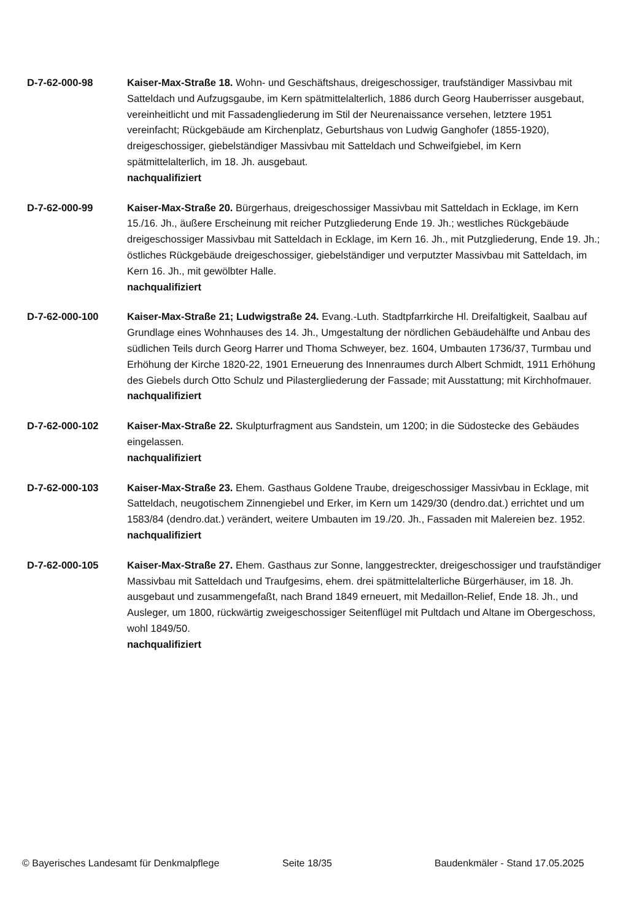D-7-62-000-98 Kaiser-Max-Straße 18. Wohn- und Geschäftshaus, dreigeschossiger, traufständiger Massivbau mit Satteldach und Aufzugsgaube, im Kern spätmittelalterlich, 1886 durch Georg Hauberrisser ausgebaut, vereinheitlicht und mit Fassadengliederung im Stil der Neurenaissance versehen, letztere 1951 vereinfacht; Rückgebäude am Kirchenplatz, Geburtshaus von Ludwig Ganghofer (1855-1920), dreigeschossiger, giebelständiger Massivbau mit Satteldach und Schweifgiebel, im Kern spätmittelalterlich, im 18. Jh. ausgebaut.
nachqualifiziert
D-7-62-000-99 Kaiser-Max-Straße 20. Bürgerhaus, dreigeschossiger Massivbau mit Satteldach in Ecklage, im Kern 15./16. Jh., äußere Erscheinung mit reicher Putzgliederung Ende 19. Jh.; westliches Rückgebäude dreigeschossiger Massivbau mit Satteldach in Ecklage, im Kern 16. Jh., mit Putzgliederung, Ende 19. Jh.; östliches Rückgebäude dreigeschossiger, giebelständiger und verputzter Massivbau mit Satteldach, im Kern 16. Jh., mit gewölbter Halle.
nachqualifiziert
D-7-62-000-100 Kaiser-Max-Straße 21; Ludwigstraße 24. Evang.-Luth. Stadtpfarrkirche Hl. Dreifaltigkeit, Saalbau auf Grundlage eines Wohnhauses des 14. Jh., Umgestaltung der nördlichen Gebäudehälfte und Anbau des südlichen Teils durch Georg Harrer und Thoma Schweyer, bez. 1604, Umbauten 1736/37, Turmbau und Erhöhung der Kirche 1820-22, 1901 Erneuerung des Innenraumes durch Albert Schmidt, 1911 Erhöhung des Giebels durch Otto Schulz und Pilastergliederung der Fassade; mit Ausstattung; mit Kirchhofmauer.
nachqualifiziert
D-7-62-000-102 Kaiser-Max-Straße 22. Skulpturfragment aus Sandstein, um 1200; in die Südostecke des Gebäudes eingelassen.
nachqualifiziert
D-7-62-000-103 Kaiser-Max-Straße 23. Ehem. Gasthaus Goldene Traube, dreigeschossiger Massivbau in Ecklage, mit Satteldach, neugotischem Zinnengiebel und Erker, im Kern um 1429/30 (dendro.dat.) errichtet und um 1583/84 (dendro.dat.) verändert, weitere Umbauten im 19./20. Jh., Fassaden mit Malereien bez. 1952.
nachqualifiziert
D-7-62-000-105 Kaiser-Max-Straße 27. Ehem. Gasthaus zur Sonne, langgestreckter, dreigeschossiger und traufständiger Massivbau mit Satteldach und Traufgesims, ehem. drei spätmittelalterliche Bürgerhäuser, im 18. Jh. ausgebaut und zusammengefaßt, nach Brand 1849 erneuert, mit Medaillon-Relief, Ende 18. Jh., und Ausleger, um 1800, rückwärtig zweigeschossiger Seitenflügel mit Pultdach und Altane im Obergeschoss, wohl 1849/50.
nachqualifiziert
© Bayerisches Landesamt für Denkmalpflege Seite 18/35 Baudenkmäler - Stand 17.05.2025